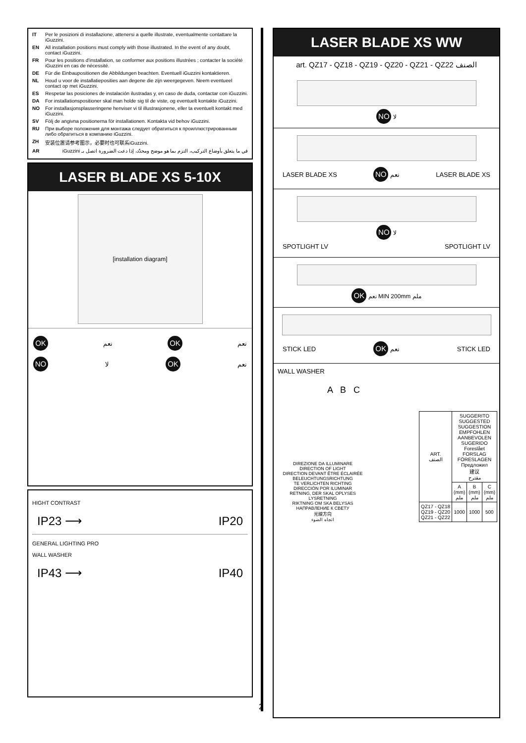IT Per le posizioni di installazione, attenersi a quelle illustrate, eventualmente contattare la iGuzzini.
EN All installation positions must comply with those illustrated. In the event of any doubt, contact iGuzzini.
FR Pour les positions d’installation, se conformer aux positions illustrées ; contacter la société iGuzzini en cas de nécessité.
DE Für die Einbaupositionen die Abbildungen beachten. Eventuell iGuzzini kontaktieren.
NL Houd u voor de installatieposities aan degene die zijn weergegeven. Neem eventueel contact op met iGuzzini.
ES Respetar las posiciones de instalación ilustradas y, en caso de duda, contactar con iGuzzini.
DA For installationspositioner skal man holde sig til de viste, og eventuelt kontakte iGuzzini.
NO For installasjonsplasseringene henviser vi til illustrasjonene, eller ta eventuelt kontakt med iGuzzini.
SV Följ de angivna positionerna för installationen. Kontakta vid behov iGuzzini.
RU При выборе положения для монтажа следует обратиться к проиллюстрированным либо обратиться в компанию iGuzzini.
ZH 安装位置请参考图示，必要时也可联系iGuzzini.
AR في ما يتعلق بأوضاع التركيب، التزم بما هو موضح ومحدّد، إذا دعت الضرورة اتصل بـ iGuzzini
LASER BLADE XS 5-10X
[installation diagram]
OK نعم OK نعم
NO لا OK نعم
HIGHT CONTRAST
IP23 ⟶ IP20
GENERAL LIGHTING PRO
WALL WASHER
IP43 ⟶ IP40
2
LASER BLADE XS WW
art. QZ17 - QZ18 - QZ19 - QZ20 - QZ21 - QZ22 الصنف
NO لا
LASER BLADE XS NO نعم LASER BLADE XS
NO لا
SPOTLIGHT LV SPOTLIGHT LV
OK نعم MIN 200mm ملم
STICK LED OK نعم STICK LED
WALL WASHER
A B C
DIREZIONE DA ILLUMINARE
DIRECTION OF LIGHT
DIRECTION DEVANT ÊTRE ÉCLAIRÉE
BELEUCHTUNGSRICHTUNG
TE VERLICHTEN RICHTING
DIRECCIÓN POR ILUMINAR
RETNING, DER SKAL OPLYSES
LYSRETNING
RIKTNING OM SKA BELYSAS
НАПРАВЛЕНИЕ К СВЕТУ
光線方向
اتجاه الضوء
| ART. الصنف | SUGGERITO SUGGESTED SUGGESTION EMPFOHLEN AANBEVOLEN SUGERIDO Foreslået FORSLAG FÖRESLAGEN Предложил 建议 مقترح | | |
| --- | --- | --- | --- |
| | A (mm) ملم | B (mm) ملم | C (mm) ملم |
| QZ17 - QZ18 QZ19 - QZ20 QZ21 - QZ22 | 1000 | 1000 | 500 |